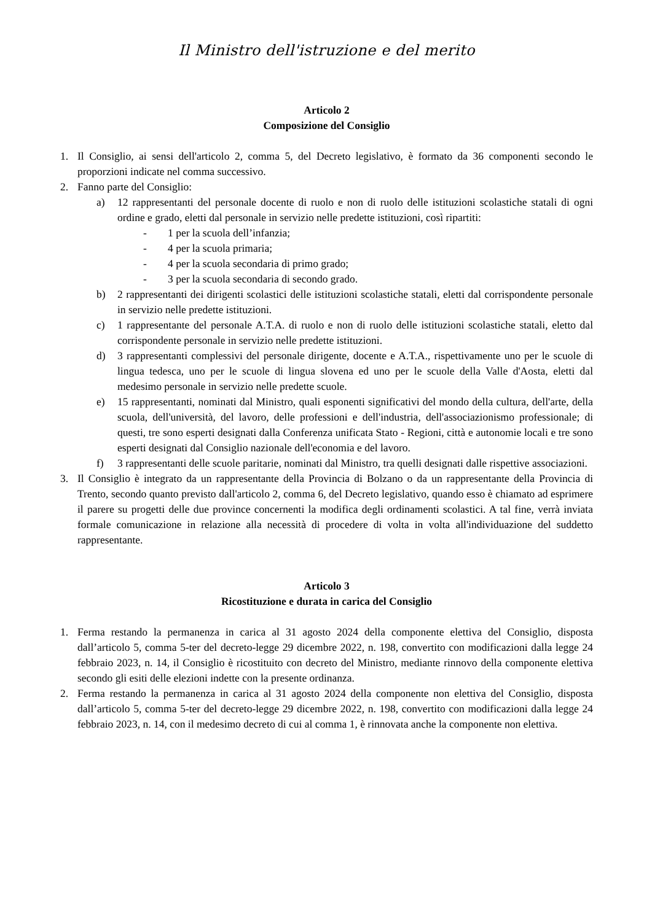Il Ministro dell'istruzione e del merito
Articolo 2
Composizione del Consiglio
1. Il Consiglio, ai sensi dell'articolo 2, comma 5, del Decreto legislativo, è formato da 36 componenti secondo le proporzioni indicate nel comma successivo.
2. Fanno parte del Consiglio:
a) 12 rappresentanti del personale docente di ruolo e non di ruolo delle istituzioni scolastiche statali di ogni ordine e grado, eletti dal personale in servizio nelle predette istituzioni, così ripartiti:
- 1 per la scuola dell’infanzia;
- 4 per la scuola primaria;
- 4 per la scuola secondaria di primo grado;
- 3 per la scuola secondaria di secondo grado.
b) 2 rappresentanti dei dirigenti scolastici delle istituzioni scolastiche statali, eletti dal corrispondente personale in servizio nelle predette istituzioni.
c) 1 rappresentante del personale A.T.A. di ruolo e non di ruolo delle istituzioni scolastiche statali, eletto dal corrispondente personale in servizio nelle predette istituzioni.
d) 3 rappresentanti complessivi del personale dirigente, docente e A.T.A., rispettivamente uno per le scuole di lingua tedesca, uno per le scuole di lingua slovena ed uno per le scuole della Valle d'Aosta, eletti dal medesimo personale in servizio nelle predette scuole.
e) 15 rappresentanti, nominati dal Ministro, quali esponenti significativi del mondo della cultura, dell'arte, della scuola, dell'università, del lavoro, delle professioni e dell'industria, dell'associazionismo professionale; di questi, tre sono esperti designati dalla Conferenza unificata Stato - Regioni, città e autonomie locali e tre sono esperti designati dal Consiglio nazionale dell'economia e del lavoro.
f) 3 rappresentanti delle scuole paritarie, nominati dal Ministro, tra quelli designati dalle rispettive associazioni.
3. Il Consiglio è integrato da un rappresentante della Provincia di Bolzano o da un rappresentante della Provincia di Trento, secondo quanto previsto dall'articolo 2, comma 6, del Decreto legislativo, quando esso è chiamato ad esprimere il parere su progetti delle due province concernenti la modifica degli ordinamenti scolastici. A tal fine, verrà inviata formale comunicazione in relazione alla necessità di procedere di volta in volta all'individuazione del suddetto rappresentante.
Articolo 3
Ricostituzione e durata in carica del Consiglio
1. Ferma restando la permanenza in carica al 31 agosto 2024 della componente elettiva del Consiglio, disposta dall’articolo 5, comma 5-ter del decreto-legge 29 dicembre 2022, n. 198, convertito con modificazioni dalla legge 24 febbraio 2023, n. 14, il Consiglio è ricostituito con decreto del Ministro, mediante rinnovo della componente elettiva secondo gli esiti delle elezioni indette con la presente ordinanza.
2. Ferma restando la permanenza in carica al 31 agosto 2024 della componente non elettiva del Consiglio, disposta dall’articolo 5, comma 5-ter del decreto-legge 29 dicembre 2022, n. 198, convertito con modificazioni dalla legge 24 febbraio 2023, n. 14, con il medesimo decreto di cui al comma 1, è rinnovata anche la componente non elettiva.